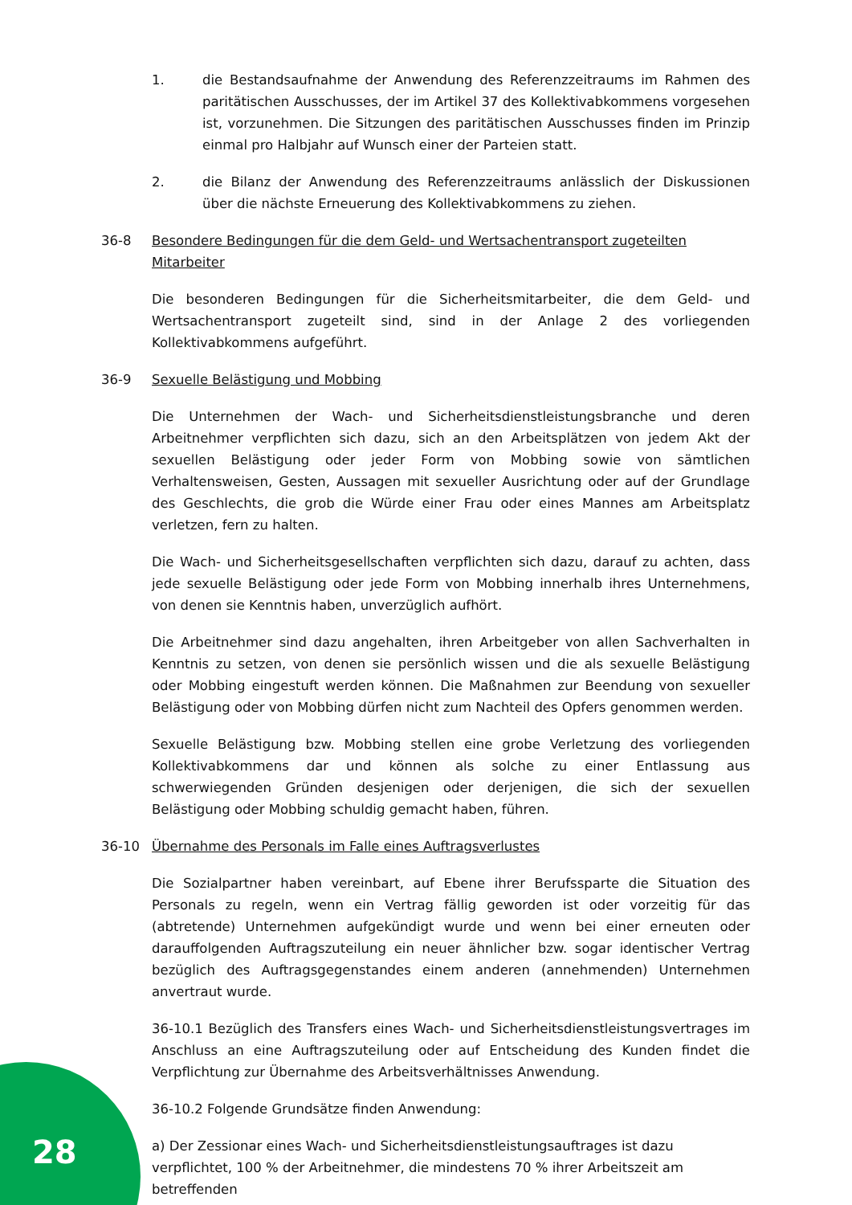1. die Bestandsaufnahme der Anwendung des Referenzzeitraums im Rahmen des paritätischen Ausschusses, der im Artikel 37 des Kollektivabkommens vorgesehen ist, vorzunehmen. Die Sitzungen des paritätischen Ausschusses finden im Prinzip einmal pro Halbjahr auf Wunsch einer der Parteien statt.
2. die Bilanz der Anwendung des Referenzzeitraums anlässlich der Diskussionen über die nächste Erneuerung des Kollektivabkommens zu ziehen.
36-8 Besondere Bedingungen für die dem Geld- und Wertsachentransport zugeteilten Mitarbeiter
Die besonderen Bedingungen für die Sicherheitsmitarbeiter, die dem Geld- und Wertsachentransport zugeteilt sind, sind in der Anlage 2 des vorliegenden Kollektivabkommens aufgeführt.
36-9 Sexuelle Belästigung und Mobbing
Die Unternehmen der Wach- und Sicherheitsdienstleistungsbranche und deren Arbeitnehmer verpflichten sich dazu, sich an den Arbeitsplätzen von jedem Akt der sexuellen Belästigung oder jeder Form von Mobbing sowie von sämtlichen Verhaltensweisen, Gesten, Aussagen mit sexueller Ausrichtung oder auf der Grundlage des Geschlechts, die grob die Würde einer Frau oder eines Mannes am Arbeitsplatz verletzen, fern zu halten.
Die Wach- und Sicherheitsgesellschaften verpflichten sich dazu, darauf zu achten, dass jede sexuelle Belästigung oder jede Form von Mobbing innerhalb ihres Unternehmens, von denen sie Kenntnis haben, unverzüglich aufhört.
Die Arbeitnehmer sind dazu angehalten, ihren Arbeitgeber von allen Sachverhalten in Kenntnis zu setzen, von denen sie persönlich wissen und die als sexuelle Belästigung oder Mobbing eingestuft werden können. Die Maßnahmen zur Beendung von sexueller Belästigung oder von Mobbing dürfen nicht zum Nachteil des Opfers genommen werden.
Sexuelle Belästigung bzw. Mobbing stellen eine grobe Verletzung des vorliegenden Kollektivabkommens dar und können als solche zu einer Entlassung aus schwerwiegenden Gründen desjenigen oder derjenigen, die sich der sexuellen Belästigung oder Mobbing schuldig gemacht haben, führen.
36-10 Übernahme des Personals im Falle eines Auftragsverlustes
Die Sozialpartner haben vereinbart, auf Ebene ihrer Berufssparte die Situation des Personals zu regeln, wenn ein Vertrag fällig geworden ist oder vorzeitig für das (abtretende) Unternehmen aufgekündigt wurde und wenn bei einer erneuten oder darauffolgenden Auftragszuteilung ein neuer ähnlicher bzw. sogar identischer Vertrag bezüglich des Auftragsgegenstandes einem anderen (annehmenden) Unternehmen anvertraut wurde.
36-10.1 Bezüglich des Transfers eines Wach- und Sicherheitsdienstleistungsvertrages im Anschluss an eine Auftragszuteilung oder auf Entscheidung des Kunden findet die Verpflichtung zur Übernahme des Arbeitsverhältnisses Anwendung.
36-10.2 Folgende Grundsätze finden Anwendung:
a) Der Zessionar eines Wach- und Sicherheitsdienstleistungsauftrages ist dazu verpflichtet, 100 % der Arbeitnehmer, die mindestens 70 % ihrer Arbeitszeit am betreffenden
28